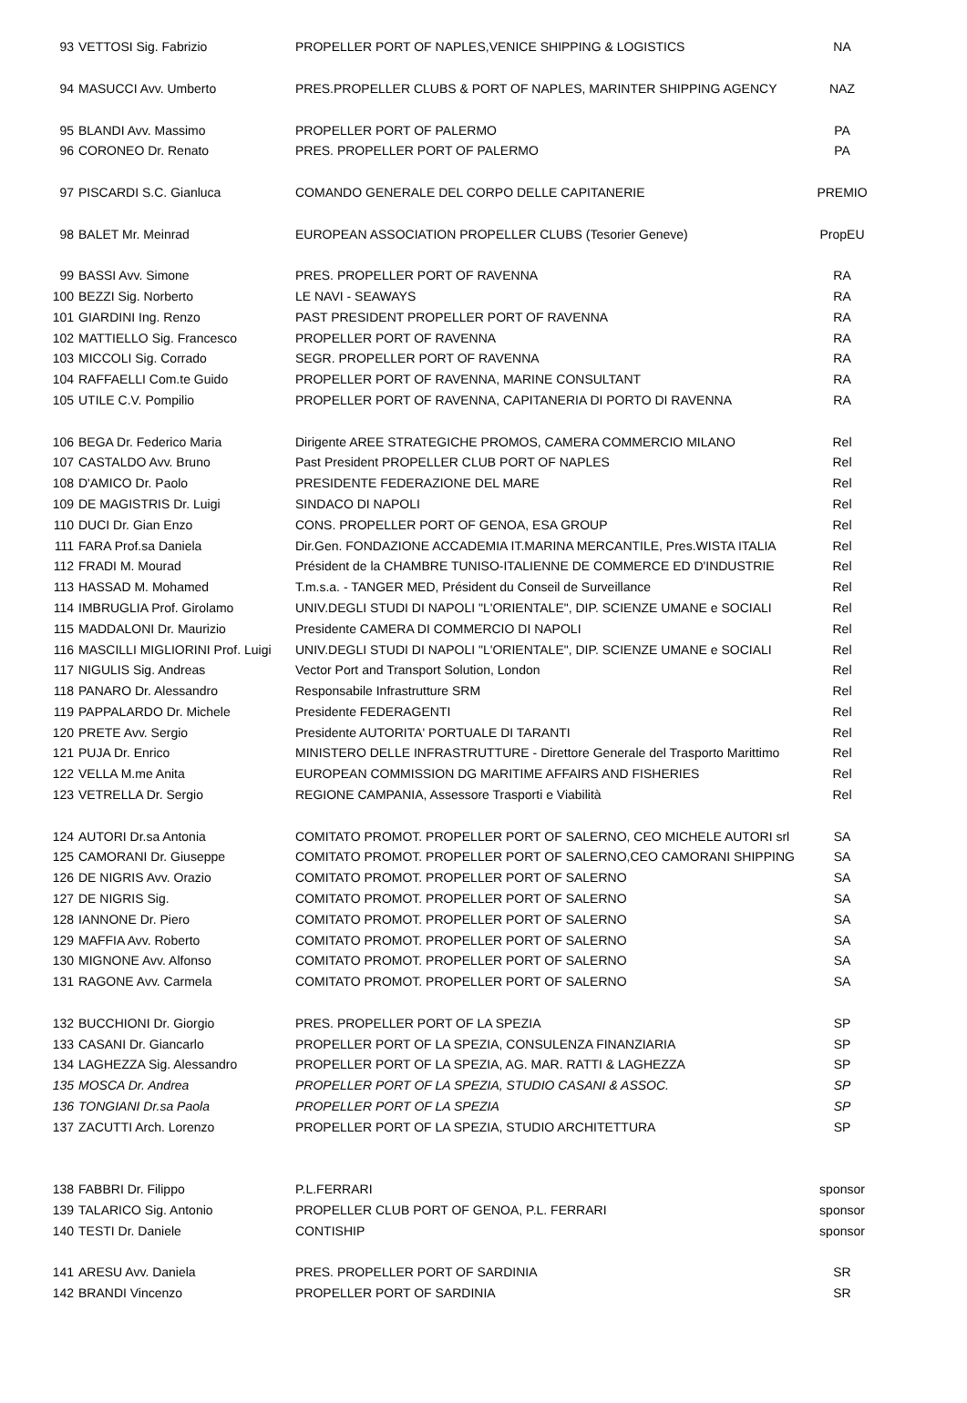| 93 | VETTOSI Sig. Fabrizio | PROPELLER PORT OF NAPLES,VENICE SHIPPING & LOGISTICS | NA |
| 94 | MASUCCI Avv. Umberto | PRES.PROPELLER CLUBS & PORT OF NAPLES, MARINTER SHIPPING AGENCY | NAZ |
| 95 | BLANDI Avv. Massimo | PROPELLER PORT OF PALERMO | PA |
| 96 | CORONEO Dr. Renato | PRES. PROPELLER PORT OF PALERMO | PA |
| 97 | PISCARDI S.C. Gianluca | COMANDO GENERALE DEL CORPO DELLE CAPITANERIE | PREMIO |
| 98 | BALET Mr. Meinrad | EUROPEAN ASSOCIATION PROPELLER CLUBS (Tesorier Geneve) | PropEU |
| 99 | BASSI Avv. Simone | PRES. PROPELLER PORT OF RAVENNA | RA |
| 100 | BEZZI Sig. Norberto | LE NAVI - SEAWAYS | RA |
| 101 | GIARDINI Ing. Renzo | PAST PRESIDENT PROPELLER PORT OF RAVENNA | RA |
| 102 | MATTIELLO Sig. Francesco | PROPELLER PORT OF RAVENNA | RA |
| 103 | MICCOLI Sig. Corrado | SEGR. PROPELLER PORT OF RAVENNA | RA |
| 104 | RAFFAELLI Com.te Guido | PROPELLER PORT OF RAVENNA, MARINE CONSULTANT | RA |
| 105 | UTILE C.V. Pompilio | PROPELLER PORT OF RAVENNA, CAPITANERIA DI PORTO DI RAVENNA | RA |
| 106 | BEGA Dr. Federico Maria | Dirigente AREE STRATEGICHE PROMOS, CAMERA COMMERCIO MILANO | Rel |
| 107 | CASTALDO Avv. Bruno | Past President PROPELLER CLUB PORT OF NAPLES | Rel |
| 108 | D'AMICO Dr. Paolo | PRESIDENTE FEDERAZIONE DEL MARE | Rel |
| 109 | DE MAGISTRIS Dr. Luigi | SINDACO DI NAPOLI | Rel |
| 110 | DUCI Dr. Gian Enzo | CONS. PROPELLER PORT OF GENOA, ESA GROUP | Rel |
| 111 | FARA Prof.sa Daniela | Dir.Gen. FONDAZIONE ACCADEMIA IT.MARINA MERCANTILE, Pres.WISTA ITALIA | Rel |
| 112 | FRADI M. Mourad | Président de la CHAMBRE TUNISO-ITALIENNE DE COMMERCE ED D'INDUSTRIE | Rel |
| 113 | HASSAD M. Mohamed | T.m.s.a. - TANGER MED, Président du Conseil de Surveillance | Rel |
| 114 | IMBRUGLIA Prof. Girolamo | UNIV.DEGLI STUDI DI NAPOLI "L'ORIENTALE", DIP. SCIENZE UMANE e SOCIALI | Rel |
| 115 | MADDALONI Dr. Maurizio | Presidente CAMERA DI COMMERCIO DI NAPOLI | Rel |
| 116 | MASCILLI MIGLIORINI Prof. Luigi | UNIV.DEGLI STUDI DI NAPOLI "L'ORIENTALE", DIP. SCIENZE UMANE e SOCIALI | Rel |
| 117 | NIGULIS Sig. Andreas | Vector Port and Transport Solution, London | Rel |
| 118 | PANARO Dr. Alessandro | Responsabile Infrastrutture SRM | Rel |
| 119 | PAPPALARDO Dr. Michele | Presidente FEDERAGENTI | Rel |
| 120 | PRETE Avv. Sergio | Presidente AUTORITA' PORTUALE DI TARANTI | Rel |
| 121 | PUJA Dr. Enrico | MINISTERO DELLE INFRASTRUTTURE - Direttore Generale del Trasporto Marittimo | Rel |
| 122 | VELLA M.me Anita | EUROPEAN COMMISSION DG MARITIME AFFAIRS AND FISHERIES | Rel |
| 123 | VETRELLA Dr. Sergio | REGIONE CAMPANIA, Assessore Trasporti e Viabilità | Rel |
| 124 | AUTORI Dr.sa Antonia | COMITATO PROMOT. PROPELLER PORT OF SALERNO, CEO MICHELE AUTORI srl | SA |
| 125 | CAMORANI Dr. Giuseppe | COMITATO PROMOT. PROPELLER PORT OF SALERNO,CEO CAMORANI SHIPPING | SA |
| 126 | DE NIGRIS Avv. Orazio | COMITATO PROMOT. PROPELLER PORT OF SALERNO | SA |
| 127 | DE NIGRIS Sig. | COMITATO PROMOT. PROPELLER PORT OF SALERNO | SA |
| 128 | IANNONE Dr. Piero | COMITATO PROMOT. PROPELLER PORT OF SALERNO | SA |
| 129 | MAFFIA Avv. Roberto | COMITATO PROMOT. PROPELLER PORT OF SALERNO | SA |
| 130 | MIGNONE Avv. Alfonso | COMITATO PROMOT. PROPELLER PORT OF SALERNO | SA |
| 131 | RAGONE Avv. Carmela | COMITATO PROMOT. PROPELLER PORT OF SALERNO | SA |
| 132 | BUCCHIONI Dr. Giorgio | PRES. PROPELLER PORT OF LA SPEZIA | SP |
| 133 | CASANI Dr. Giancarlo | PROPELLER PORT OF LA SPEZIA, CONSULENZA FINANZIARIA | SP |
| 134 | LAGHEZZA Sig. Alessandro | PROPELLER PORT OF LA SPEZIA, AG. MAR. RATTI & LAGHEZZA | SP |
| 135 | MOSCA Dr. Andrea | PROPELLER PORT OF LA SPEZIA, STUDIO CASANI & ASSOC. | SP |
| 136 | TONGIANI Dr.sa Paola | PROPELLER PORT OF LA SPEZIA | SP |
| 137 | ZACUTTI Arch. Lorenzo | PROPELLER PORT OF LA SPEZIA, STUDIO ARCHITETTURA | SP |
| 138 | FABBRI Dr. Filippo | P.L.FERRARI | sponsor |
| 139 | TALARICO Sig. Antonio | PROPELLER CLUB PORT OF GENOA, P.L. FERRARI | sponsor |
| 140 | TESTI Dr. Daniele | CONTISHIP | sponsor |
| 141 | ARESU Avv. Daniela | PRES. PROPELLER PORT OF SARDINIA | SR |
| 142 | BRANDI Vincenzo | PROPELLER PORT OF SARDINIA | SR |